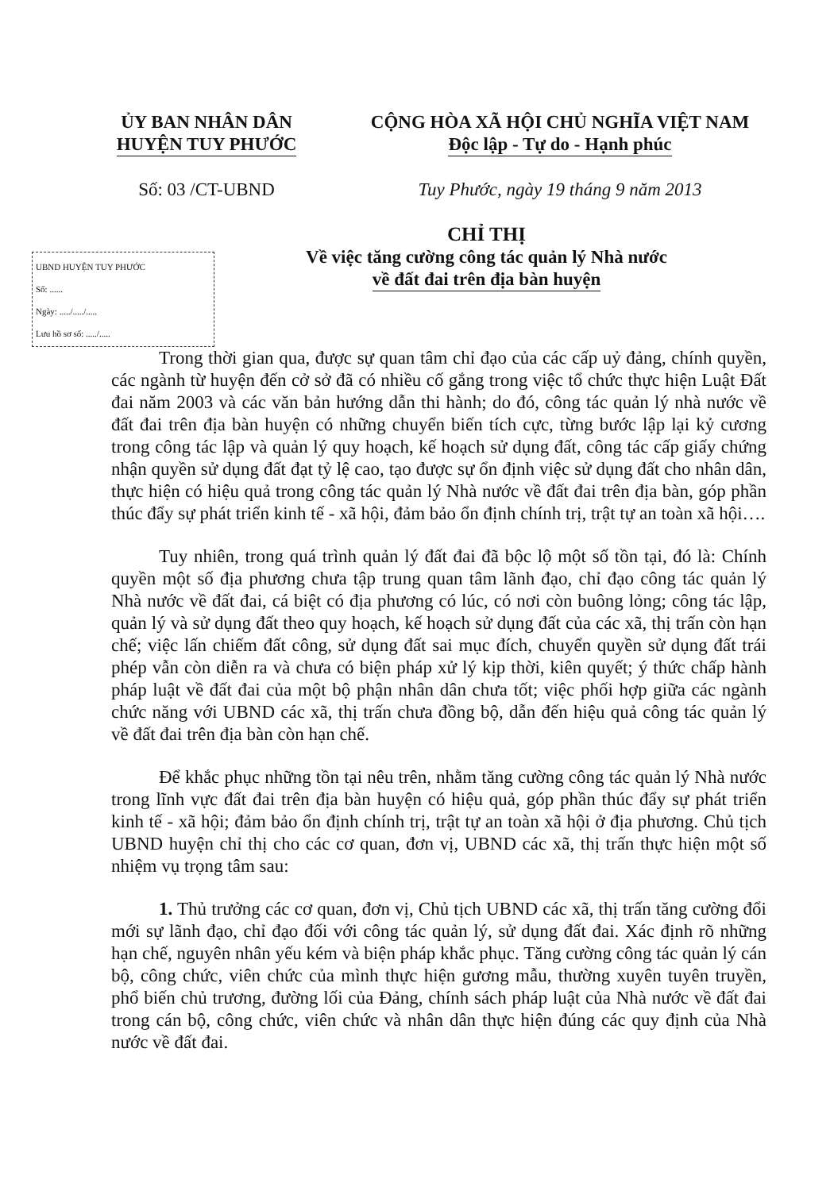ỦY BAN NHÂN DÂN
HUYỆN TUY PHƯỚC
CỘNG HÒA XÃ HỘI CHỦ NGHĨA VIỆT NAM
Độc lập - Tự do - Hạnh phúc
Số: 03 /CT-UBND Tuy Phước, ngày 19 tháng 9 năm 2013
CHỈ THỊ
Về việc tăng cường công tác quản lý Nhà nước
về đất đai trên địa bàn huyện
UBND HUYỆN TUY PHƯỚC
Số: ......
Ngày: ...../...../.....
Lưu hồ sơ số: ...../.....
Trong thời gian qua, được sự quan tâm chỉ đạo của các cấp uỷ đảng, chính quyền, các ngành từ huyện đến cở sở đã có nhiều cố gắng trong việc tổ chức thực hiện Luật Đất đai năm 2003 và các văn bản hướng dẫn thi hành; do đó, công tác quản lý nhà nước về đất đai trên địa bàn huyện có những chuyển biến tích cực, từng bước lập lại kỷ cương trong công tác lập và quản lý quy hoạch, kế hoạch sử dụng đất, công tác cấp giấy chứng nhận quyền sử dụng đất đạt tỷ lệ cao, tạo được sự ổn định việc sử dụng đất cho nhân dân, thực hiện có hiệu quả trong công tác quản lý Nhà nước về đất đai trên địa bàn, góp phần thúc đẩy sự phát triển kinh tế - xã hội, đảm bảo ổn định chính trị, trật tự an toàn xã hội….
Tuy nhiên, trong quá trình quản lý đất đai đã bộc lộ một số tồn tại, đó là: Chính quyền một số địa phương chưa tập trung quan tâm lãnh đạo, chỉ đạo công tác quản lý Nhà nước về đất đai, cá biệt có địa phương có lúc, có nơi còn buông lỏng; công tác lập, quản lý và sử dụng đất theo quy hoạch, kế hoạch sử dụng đất của các xã, thị trấn còn hạn chế; việc lấn chiếm đất công, sử dụng đất sai mục đích, chuyển quyền sử dụng đất trái phép vẫn còn diễn ra và chưa có biện pháp xử lý kịp thời, kiên quyết; ý thức chấp hành pháp luật về đất đai của một bộ phận nhân dân chưa tốt; việc phối hợp giữa các ngành chức năng với UBND các xã, thị trấn chưa đồng bộ, dẫn đến hiệu quả công tác quản lý về đất đai trên địa bàn còn hạn chế.
Để khắc phục những tồn tại nêu trên, nhằm tăng cường công tác quản lý Nhà nước trong lĩnh vực đất đai trên địa bàn huyện có hiệu quả, góp phần thúc đẩy sự phát triển kinh tế - xã hội; đảm bảo ổn định chính trị, trật tự an toàn xã hội ở địa phương. Chủ tịch UBND huyện chỉ thị cho các cơ quan, đơn vị, UBND các xã, thị trấn thực hiện một số nhiệm vụ trọng tâm sau:
1. Thủ trưởng các cơ quan, đơn vị, Chủ tịch UBND các xã, thị trấn tăng cường đổi mới sự lãnh đạo, chỉ đạo đối với công tác quản lý, sử dụng đất đai. Xác định rõ những hạn chế, nguyên nhân yếu kém và biện pháp khắc phục. Tăng cường công tác quản lý cán bộ, công chức, viên chức của mình thực hiện gương mẫu, thường xuyên tuyên truyền, phổ biến chủ trương, đường lối của Đảng, chính sách pháp luật của Nhà nước về đất đai trong cán bộ, công chức, viên chức và nhân dân thực hiện đúng các quy định của Nhà nước về đất đai.